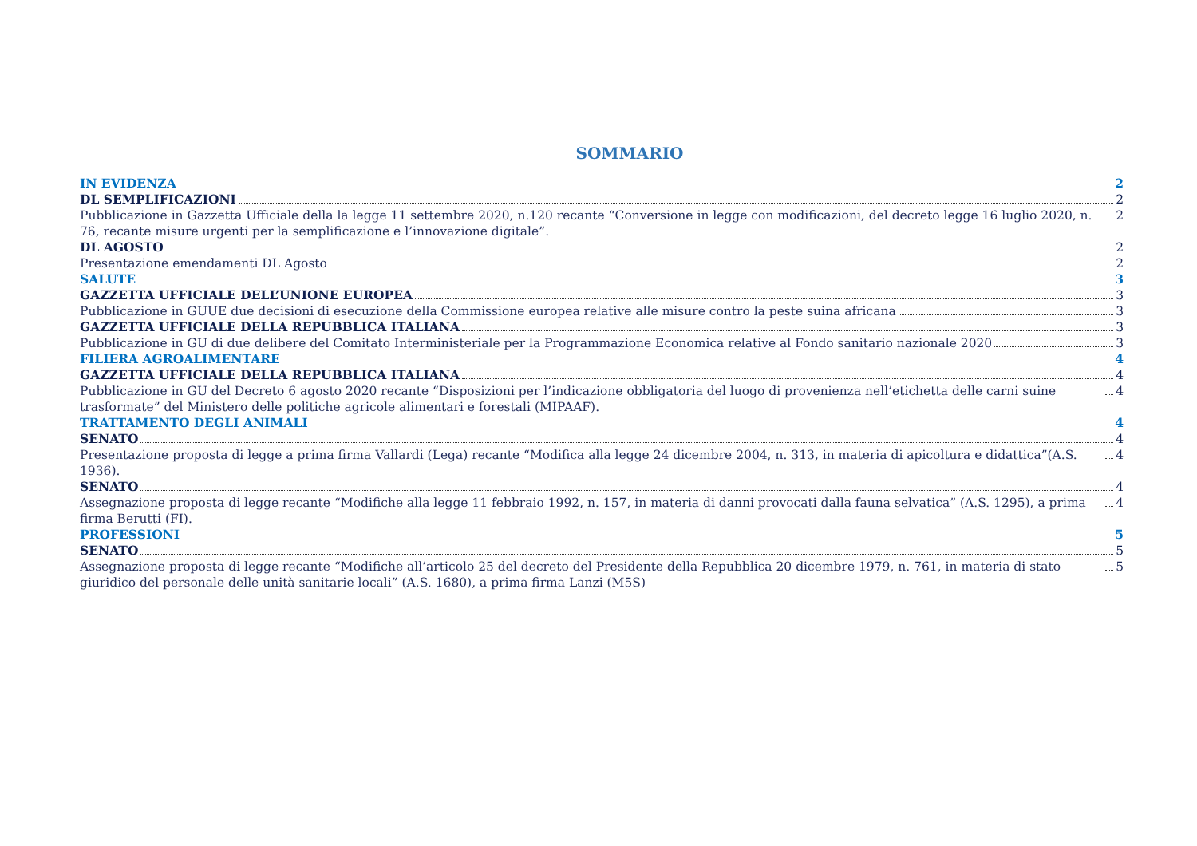SOMMARIO
IN EVIDENZA 2
DL SEMPLIFICAZIONI 2
Pubblicazione in Gazzetta Ufficiale della la legge 11 settembre 2020, n.120 recante “Conversione in legge con modificazioni, del decreto legge 16 luglio 2020, n. 76, recante misure urgenti per la semplificazione e l’innovazione digitale”. 2
DL AGOSTO 2
Presentazione emendamenti DL Agosto 2
SALUTE 3
GAZZETTA UFFICIALE DELL’UNIONE EUROPEA 3
Pubblicazione in GUUE due decisioni di esecuzione della Commissione europea relative alle misure contro la peste suina africana 3
GAZZETTA UFFICIALE DELLA REPUBBLICA ITALIANA 3
Pubblicazione in GU di due delibere del Comitato Interministeriale per la Programmazione Economica relative al Fondo sanitario nazionale 2020 3
FILIERA AGROALIMENTARE 4
GAZZETTA UFFICIALE DELLA REPUBBLICA ITALIANA 4
Pubblicazione in GU del Decreto 6 agosto 2020 recante “Disposizioni per l’indicazione obbligatoria del luogo di provenienza nell’etichetta delle carni suine trasformate” del Ministero delle politiche agricole alimentari e forestali (MIPAAF). 4
TRATTAMENTO DEGLI ANIMALI 4
SENATO 4
Presentazione proposta di legge a prima firma Vallardi (Lega) recante “Modifica alla legge 24 dicembre 2004, n. 313, in materia di apicoltura e didattica”(A.S. 1936). 4
SENATO 4
Assegnazione proposta di legge recante “Modifiche alla legge 11 febbraio 1992, n. 157, in materia di danni provocati dalla fauna selvatica” (A.S. 1295), a prima firma Berutti (FI). 4
PROFESSIONI 5
SENATO 5
Assegnazione proposta di legge recante “Modifiche all’articolo 25 del decreto del Presidente della Repubblica 20 dicembre 1979, n. 761, in materia di stato giuridico del personale delle unità sanitarie locali” (A.S. 1680), a prima firma Lanzi (M5S) 5